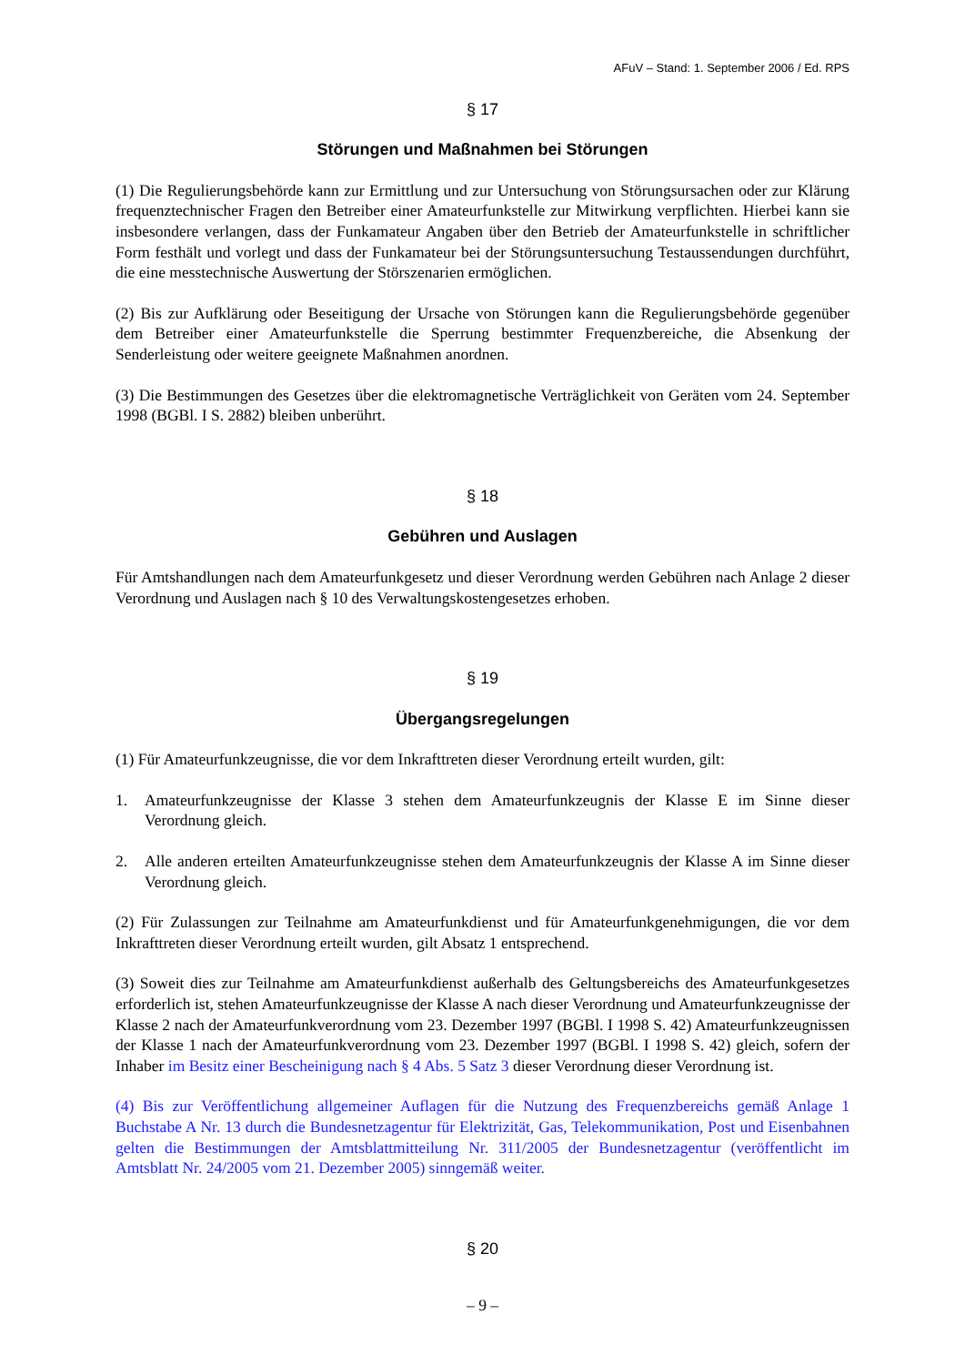AFuV – Stand: 1. September 2006 / Ed. RPS
§ 17
Störungen und Maßnahmen bei Störungen
(1) Die Regulierungsbehörde kann zur Ermittlung und zur Untersuchung von Störungsursachen oder zur Klärung frequenztechnischer Fragen den Betreiber einer Amateurfunkstelle zur Mitwirkung verpflichten. Hierbei kann sie insbesondere verlangen, dass der Funkamateur Angaben über den Betrieb der Amateurfunkstelle in schriftlicher Form festhält und vorlegt und dass der Funkamateur bei der Störungsuntersuchung Testaussendungen durchführt, die eine messtechnische Auswertung der Störszenarien ermöglichen.
(2) Bis zur Aufklärung oder Beseitigung der Ursache von Störungen kann die Regulierungsbehörde gegenüber dem Betreiber einer Amateurfunkstelle die Sperrung bestimmter Frequenzbereiche, die Absenkung der Senderleistung oder weitere geeignete Maßnahmen anordnen.
(3) Die Bestimmungen des Gesetzes über die elektromagnetische Verträglichkeit von Geräten vom 24. September 1998 (BGBl. I S. 2882) bleiben unberührt.
§ 18
Gebühren und Auslagen
Für Amtshandlungen nach dem Amateurfunkgesetz und dieser Verordnung werden Gebühren nach Anlage 2 dieser Verordnung und Auslagen nach § 10 des Verwaltungskostengesetzes erhoben.
§ 19
Übergangsregelungen
(1) Für Amateurfunkzeugnisse, die vor dem Inkrafttreten dieser Verordnung erteilt wurden, gilt:
1. Amateurfunkzeugnisse der Klasse 3 stehen dem Amateurfunkzeugnis der Klasse E im Sinne dieser Verordnung gleich.
2. Alle anderen erteilten Amateurfunkzeugnisse stehen dem Amateurfunkzeugnis der Klasse A im Sinne dieser Verordnung gleich.
(2) Für Zulassungen zur Teilnahme am Amateurfunkdienst und für Amateurfunkgenehmigungen, die vor dem Inkrafttreten dieser Verordnung erteilt wurden, gilt Absatz 1 entsprechend.
(3) Soweit dies zur Teilnahme am Amateurfunkdienst außerhalb des Geltungsbereichs des Amateurfunkgesetzes erforderlich ist, stehen Amateurfunkzeugnisse der Klasse A nach dieser Verordnung und Amateurfunkzeugnisse der Klasse 2 nach der Amateurfunkverordnung vom 23. Dezember 1997 (BGBl. I 1998 S. 42) Amateurfunkzeugnissen der Klasse 1 nach der Amateurfunkverordnung vom 23. Dezember 1997 (BGBl. I 1998 S. 42) gleich, sofern der Inhaber im Besitz einer Bescheinigung nach § 4 Abs. 5 Satz 3 dieser Verordnung dieser Verordnung ist.
(4) Bis zur Veröffentlichung allgemeiner Auflagen für die Nutzung des Frequenzbereichs gemäß Anlage 1 Buchstabe A Nr. 13 durch die Bundesnetzagentur für Elektrizität, Gas, Telekommunikation, Post und Eisenbahnen gelten die Bestimmungen der Amtsblattmitteilung Nr. 311/2005 der Bundesnetzagentur (veröffentlicht im Amtsblatt Nr. 24/2005 vom 21. Dezember 2005) sinngemäß weiter.
§ 20
– 9 –